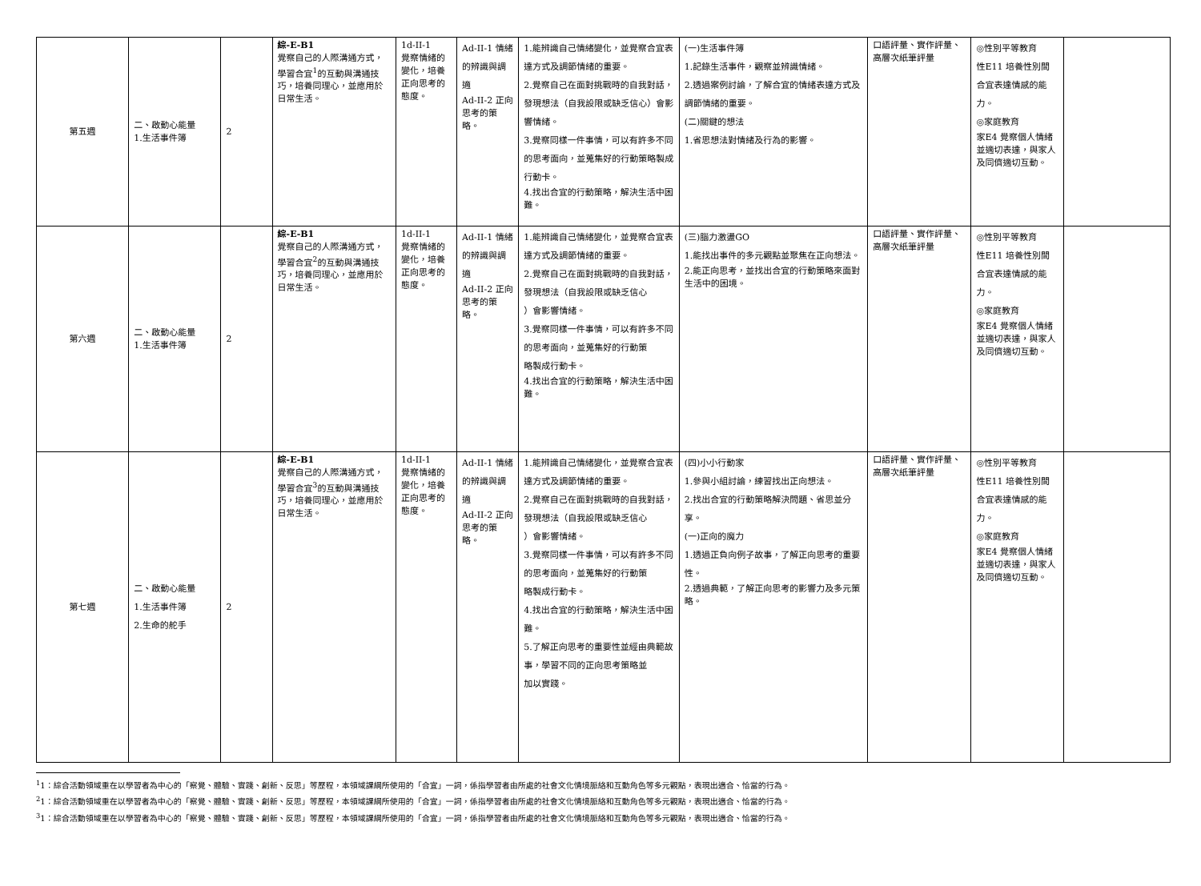| 第五週 | 二、啟動心能量 1.生活事件簿 | 2 | 綜-E-B1 覺察自己的人際溝通方式，學習合宜<sup>1</sup>的互動與溝通技巧，培養同理心，並應用於日常生活。 | 1d-II-1 覺察情緒的變化，培養正向思考的態度。 | Ad-II-1 情緒的辨識與調適 Ad-II-2 正向思考的策略。 | 1.能辨識自己情緒變化，並覺察合宜表達方式及調節情緒的重要。 2.覺察自己在面對挑戰時的自我對話，發現想法（自我設限或缺乏信心）會影響情緒。 3.覺察同樣一件事情，可以有許多不同的思考面向，並蒐集好的行動策略製成行動卡。 4.找出合宜的行動策略，解決生活中困難。 | (一)生活事件簿 1.記錄生活事件，觀察並辨識情緒。 2.透過案例討論，了解合宜的情緒表達方式及調節情緒的重要。 (二)關鍵的想法 1.省思想法對情緒及行為的影響。 | 口語評量、實作評量、高層次紙筆評量 | ◎性別平等教育 性E11 培養性別間合宜表達情感的能力。 ◎家庭教育 家E4 覺察個人情緒並適切表達，與家人及同儕適切互動。 | |
| 第六週 | 二、啟動心能量 1.生活事件簿 | 2 | 綜-E-B1 覺察自己的人際溝通方式，學習合宜<sup>2</sup>的互動與溝通技巧，培養同理心，並應用於日常生活。 | 1d-II-1 覺察情緒的變化，培養正向思考的態度。 | Ad-II-1 情緒的辨識與調適 Ad-II-2 正向思考的策略。 | 1.能辨識自己情緒變化，並覺察合宜表達方式及調節情緒的重要。 2.覺察自己在面對挑戰時的自我對話，發現想法（自我設限或缺乏信心 ）會影響情緒。 3.覺察同樣一件事情，可以有許多不同的思考面向，並蒐集好的行動策 略製成行動卡。 4.找出合宜的行動策略，解決生活中困難。 | (三)腦力激盪GO 1.能找出事件的多元觀點並聚焦在正向想法。 2.能正向思考，並找出合宜的行動策略來面對生活中的困境。 | 口語評量、實作評量、高層次紙筆評量 | ◎性別平等教育 性E11 培養性別間合宜表達情感的能力。 ◎家庭教育 家E4 覺察個人情緒並適切表達，與家人及同儕適切互動。 | |
| 第七週 | 二、啟動心能量 1.生活事件簿 2.生命的舵手 | 2 | 綜-E-B1 覺察自己的人際溝通方式，學習合宜<sup>3</sup>的互動與溝通技巧，培養同理心，並應用於日常生活。 | 1d-II-1 覺察情緒的變化，培養正向思考的態度。 | Ad-II-1 情緒的辨識與調適 Ad-II-2 正向思考的策略。 | 1.能辨識自己情緒變化，並覺察合宜表達方式及調節情緒的重要。 2.覺察自己在面對挑戰時的自我對話，發現想法（自我設限或缺乏信心 ）會影響情緒。 3.覺察同樣一件事情，可以有許多不同的思考面向，並蒐集好的行動策 略製成行動卡。 4.找出合宜的行動策略，解決生活中困難。 5.了解正向思考的重要性並經由典範故事，學習不同的正向思考策略並 加以實踐。 | (四)小小行動家 1.參與小組討論，練習找出正向想法。 2.找出合宜的行動策略解決問題、省思並分享。 (一)正向的魔力 1.透過正負向例子故事，了解正向思考的重要性。 2.透過典範，了解正向思考的影響力及多元策略。 | 口語評量、實作評量、高層次紙筆評量 | ◎性別平等教育 性E11 培養性別間合宜表達情感的能力。 ◎家庭教育 家E4 覺察個人情緒並適切表達，與家人及同儕適切互動。 | |
<sup>1</sup> 1：綜合活動領域重在以學習者為中心的「察覺、體驗、實踐、創新、反思」等歷程，本領域課綱所使用的「合宜」一詞，係指學習者由所處的社會文化情境脈絡和互動角色等多元觀點，表現出適合、恰當的行為。
<sup>2</sup> 1：綜合活動領域重在以學習者為中心的「察覺、體驗、實踐、創新、反思」等歷程，本領域課綱所使用的「合宜」一詞，係指學習者由所處的社會文化情境脈絡和互動角色等多元觀點，表現出適合、恰當的行為。
<sup>3</sup> 1：綜合活動領域重在以學習者為中心的「察覺、體驗、實踐、創新、反思」等歷程，本領域課綱所使用的「合宜」一詞，係指學習者由所處的社會文化情境脈絡和互動角色等多元觀點，表現出適合、恰當的行為。